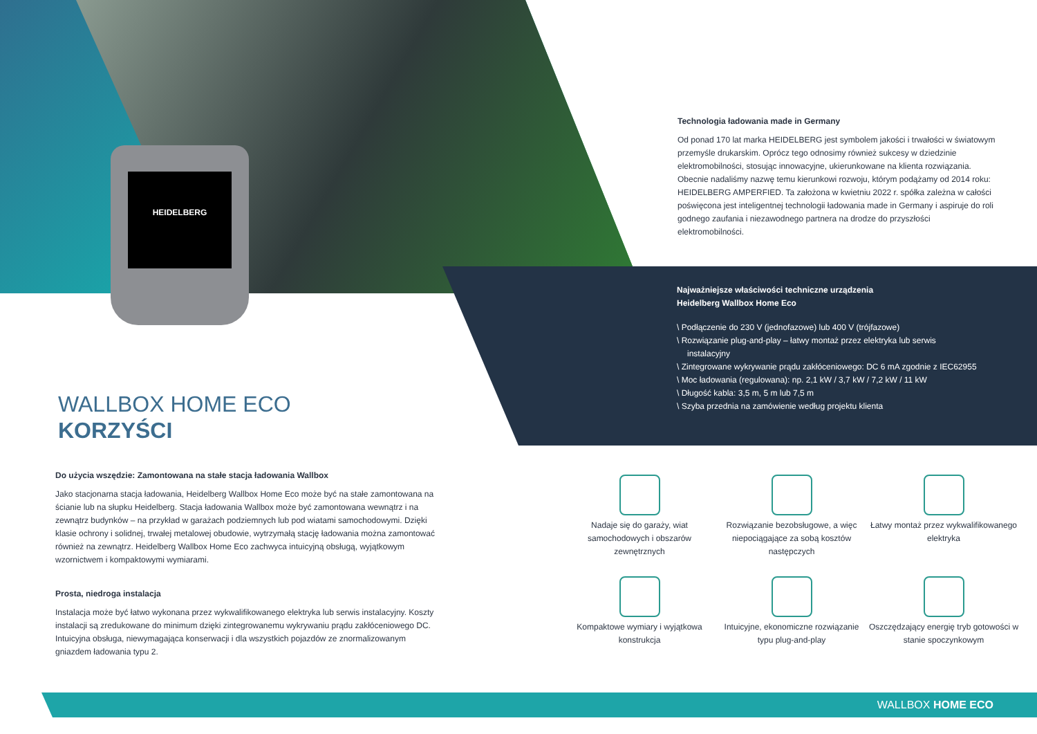HEIDELBERG
Technologia ładowania made in Germany
Od ponad 170 lat marka HEIDELBERG jest symbolem jakości i trwałości w światowym przemyśle drukarskim. Oprócz tego odnosimy również sukcesy w dziedzinie elektromobilności, stosując innowacyjne, ukierunkowane na klienta rozwiązania. Obecnie nadaliśmy nazwę temu kierunkowi rozwoju, którym podążamy od 2014 roku: HEIDELBERG AMPERFIED. Ta założona w kwietniu 2022 r. spółka zależna w całości poświęcona jest inteligentnej technologii ładowania made in Germany i aspiruje do roli godnego zaufania i niezawodnego partnera na drodze do przyszłości elektromobilności.
Najważniejsze właściwości techniczne urządzenia
Heidelberg Wallbox Home Eco
\ Podłączenie do 230 V (jednofazowe) lub 400 V (trójfazowe)
\ Rozwiązanie plug-and-play – łatwy montaż przez elektryka lub serwis instalacyjny
\ Zintegrowane wykrywanie prądu zakłóceniowego: DC 6 mA zgodnie z IEC62955
\ Moc ładowania (regulowana): np. 2,1 kW / 3,7 kW / 7,2 kW / 11 kW
\ Długość kabla: 3,5 m, 5 m lub 7,5 m
\ Szyba przednia na zamówienie według projektu klienta
WALLBOX HOME ECO
KORZYŚCI
Do użycia wszędzie: Zamontowana na stałe stacja ładowania Wallbox
Jako stacjonarna stacja ładowania, Heidelberg Wallbox Home Eco może być na stałe zamontowana na ścianie lub na słupku Heidelberg. Stacja ładowania Wallbox może być zamontowana wewnątrz i na zewnątrz budynków – na przykład w garażach podziemnych lub pod wiatami samochodowymi. Dzięki klasie ochrony i solidnej, trwałej metalowej obudowie, wytrzymałą stację ładowania można zamontować również na zewnątrz. Heidelberg Wallbox Home Eco zachwyca intuicyjną obsługą, wyjątkowym wzornictwem i kompaktowymi wymiarami.
Prosta, niedroga instalacja
Instalacja może być łatwo wykonana przez wykwalifikowanego elektryka lub serwis instalacyjny. Koszty instalacji są zredukowane do minimum dzięki zintegrowanemu wykrywaniu prądu zakłóceniowego DC. Intuicyjna obsługa, niewymagająca konserwacji i dla wszystkich pojazdów ze znormalizowanym gniazdem ładowania typu 2.
Nadaje się do garaży, wiat samochodowych i obszarów zewnętrznych
Rozwiązanie bezobsługowe, a więc niepociągające za sobą kosztów następczych
Łatwy montaż przez wykwalifikowanego elektryka
Kompaktowe wymiary i wyjątkowa konstrukcja
Intuicyjne, ekonomiczne rozwiązanie typu plug-and-play
Oszczędzający energię tryb gotowości w stanie spoczynkowym
WALLBOX HOME ECO